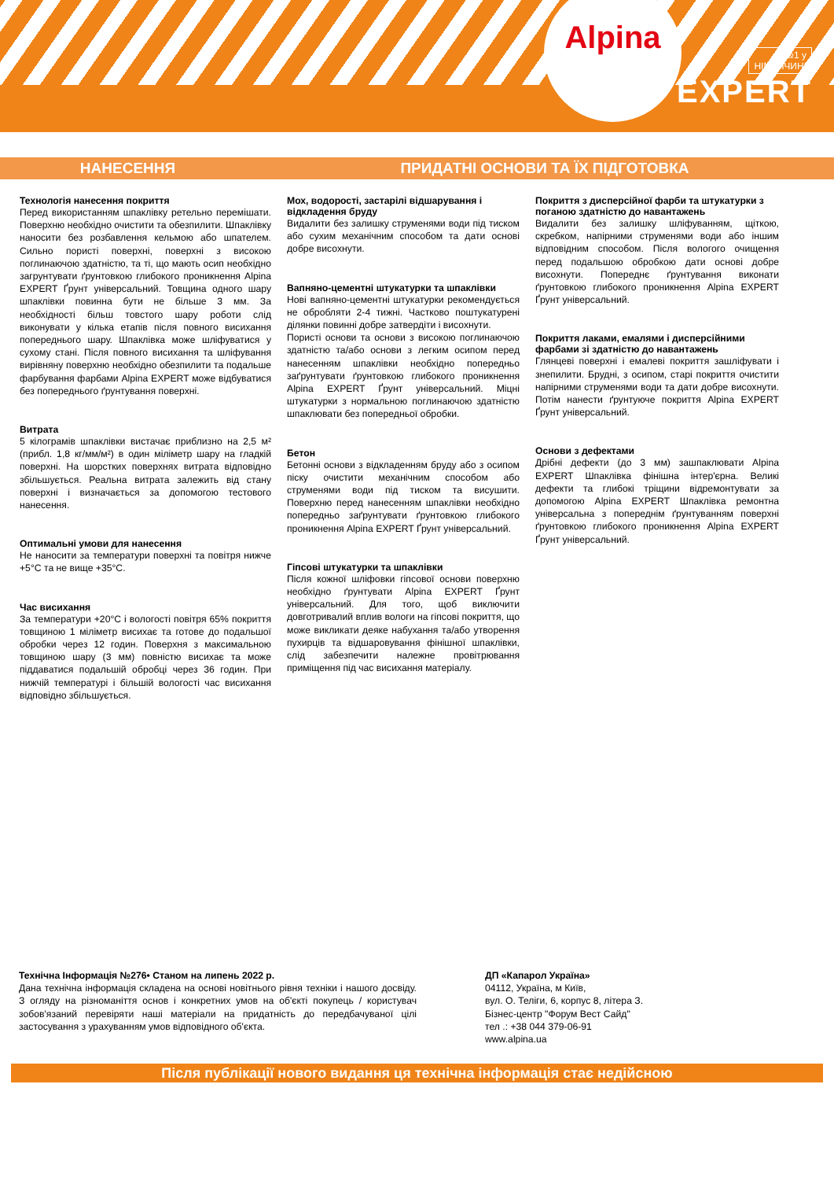Alpina
№1 у
НІМЕЧЧИНІ
EXPERT
НАНЕСЕННЯ ПРИДАТНІ ОСНОВИ ТА ЇХ ПІДГОТОВКА
Технологія нанесення покриття
Перед використанням шпаклівку ретельно перемішати. Поверхню необхідно очистити та обезпилити. Шпаклівку наносити без розбавлення кельмою або шпателем. Сильно пористі поверхні, поверхні з високою поглинаючою здатністю, та ті, що мають осип необхідно загрунтувати ґрунтовкою глибокого проникнення Alpina EXPERT Ґрунт універсальний. Товщина одного шару шпаклівки повинна бути не більше 3 мм. За необхідності більш товстого шару роботи слід виконувати у кілька етапів після повного висихання попереднього шару. Шпаклівка може шліфуватися у сухому стані. Після повного висихання та шліфування вирівняну поверхню необхідно обезпилити та подальше фарбування фарбами Alpina EXPERT може відбуватися без попереднього ґрунтування поверхні.
Витрата
5 кілограмів шпаклівки вистачає приблизно на 2,5 м² (прибл. 1,8 кг/мм/м²) в один міліметр шару на гладкій поверхні. На шорстких поверхнях витрата відповідно збільшується. Реальна витрата залежить від стану поверхні і визначається за допомогою тестового нанесення.
Оптимальні умови для нанесення
Не наносити за температури поверхні та повітря нижче +5°C та не вище +35°C.
Час висихання
За температури +20°C і вологості повітря 65% покриття товщиною 1 міліметр висихає та готове до подальшої обробки через 12 годин. Поверхня з максимальною товщиною шару (3 мм) повністю висихає та може піддаватися подальшій обробці через 36 годин. При нижчій температурі і більшій вологості час висихання відповідно збільшується.
Мох, водорості, застарілі відшарування і відкладення бруду
Видалити без залишку струменями води під тиском або сухим механічним способом та дати основі добре висохнути.
Вапняно-цементні штукатурки та шпаклівки
Нові вапняно-цементні штукатурки рекомендується не обробляти 2-4 тижні. Частково поштукатурені ділянки повинні добре затвердіти і висохнути.
Пористі основи та основи з високою поглинаючою здатністю та/або основи з легким осипом перед нанесенням шпаклівки необхідно попередньо заґрунтувати ґрунтовкою глибокого проникнення Alpina EXPERT Ґрунт універсальний. Міцні штукатурки з нормальною поглинаючою здатністю шпаклювати без попередньої обробки.
Бетон
Бетонні основи з відкладенням бруду або з осипом піску очистити механічним способом або струменями води під тиском та висушити. Поверхню перед нанесенням шпаклівки необхідно попередньо заґрунтувати ґрунтовкою глибокого проникнення Alpina EXPERT Ґрунт універсальний.
Гіпсові штукатурки та шпаклівки
Після кожної шліфовки гіпсової основи поверхню необхідно ґрунтувати Alpina EXPERT Ґрунт універсальний. Для того, щоб виключити довготривалий вплив вологи на гіпсові покриття, що може викликати деяке набухання та/або утворення пухирців та відшаровування фінішної шпаклівки, слід забезпечити належне провітрювання приміщення під час висихання матеріалу.
Покриття з дисперсійної фарби та штукатурки з поганою здатністю до навантажень
Видалити без залишку шліфуванням, щіткою, скребком, напірними струменями води або іншим відповідним способом. Після вологого очищення перед подальшою обробкою дати основі добре висохнути. Попереднє ґрунтування виконати ґрунтовкою глибокого проникнення Alpina EXPERT Ґрунт універсальний.
Покриття лаками, емалями і дисперсійними фарбами зі здатністю до навантажень
Глянцеві поверхні і емалеві покриття зашліфувати і знепилити. Брудні, з осипом, старі покриття очистити напірними струменями води та дати добре висохнути. Потім нанести ґрунтуюче покриття Alpina EXPERT Ґрунт універсальний.
Основи з дефектами
Дрібні дефекти (до 3 мм) зашпаклювати Alpina EXPERT Шпаклівка фінішна інтер'єрна. Великі дефекти та глибокі тріщини відремонтувати за допомогою Alpina EXPERT Шпаклівка ремонтна універсальна з попереднім ґрунтуванням поверхні ґрунтовкою глибокого проникнення Alpina EXPERT Ґрунт універсальний.
Технічна Інформація №276• Станом на липень 2022 р.
Дана технічна інформація складена на основі новітнього рівня техніки і нашого досвіду. З огляду на різноманіття основ і конкретних умов на об'єкті покупець / користувач зобов'язаний перевіряти наші матеріали на придатність до передбачуваної цілі застосування з урахуванням умов відповідного об'єкта.
ДП «Капарол Україна»
04112, Україна, м Київ,
вул. О. Теліги, 6, корпус 8, літера З.
Бізнес-центр "Форум Вест Сайд"
тел .: +38 044 379-06-91
www.alpina.ua
Після публікації нового видання ця технічна інформація стає недійсною